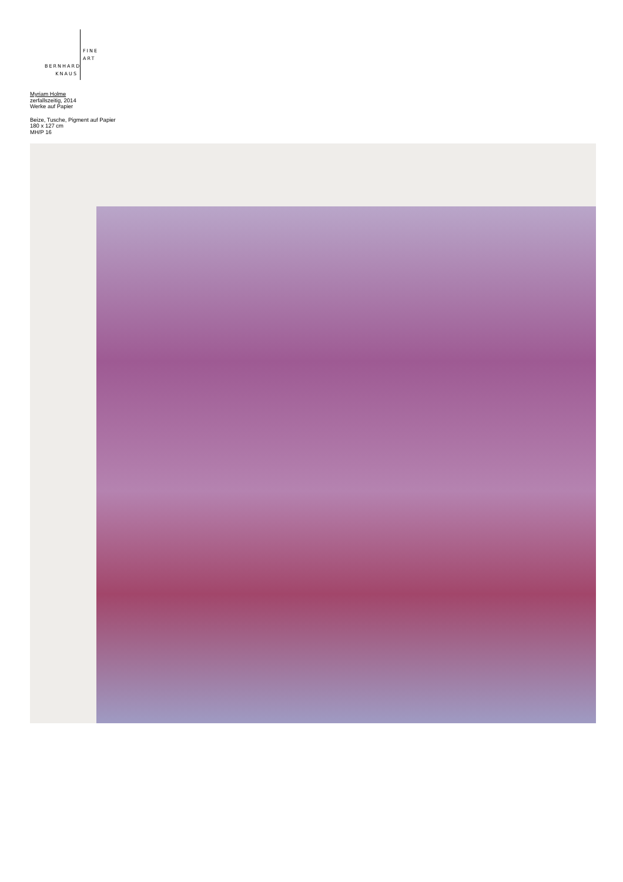BERNHARD
KNAUS
FINE
ART
Myriam Holme
zerfallszeitig, 2014
Werke auf Papier
Beize, Tusche, Pigment auf Papier
180 x 127 cm
MH/P 16